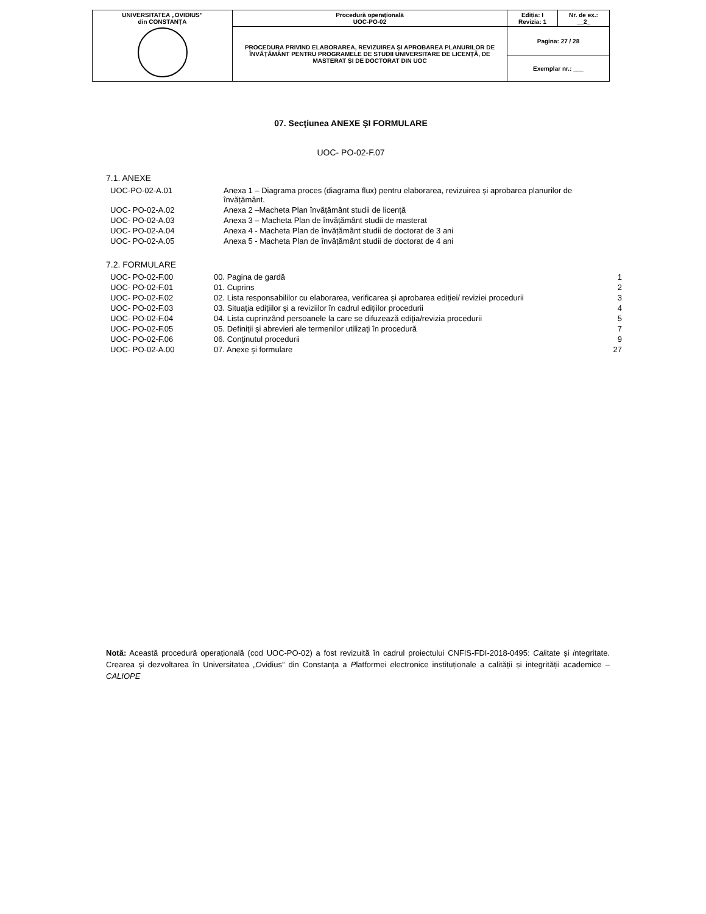| UNIVERSITATEA „OVIDIUS” din CONSTANȚA | Procedură operaţională UOC-PO-02 | Ediția: I Revizia: 1 | Nr. de ex.: __2_ |
| | PROCEDURA PRIVIND ELABORAREA, REVIZUIREA ȘI APROBAREA PLANURILOR DE ÎNVĂŢĂMÂNT PENTRU PROGRAMELE DE STUDII UNIVERSITARE DE LICENȚĂ, DE MASTERAT ȘI DE DOCTORAT DIN UOC | Pagina: 27 / 28 | |
| | | Exemplar nr.: ___ | |
07. Secţiunea ANEXE ŞI FORMULARE
UOC- PO-02-F.07
7.1. ANEXE
| UOC-PO-02-A.01 | Anexa 1 – Diagrama proces (diagrama flux) pentru elaborarea, revizuirea și aprobarea planurilor de învățământ. |
| UOC- PO-02-A.02 | Anexa 2 –Macheta Plan învățământ studii de licență |
| UOC- PO-02-A.03 | Anexa 3 – Macheta Plan de învățământ studii de masterat |
| UOC- PO-02-A.04 | Anexa 4 - Macheta Plan de învățământ studii de doctorat de 3 ani |
| UOC- PO-02-A.05 | Anexa 5 - Macheta Plan de învățământ studii de doctorat de 4 ani |
7.2. FORMULARE
| UOC- PO-02-F.00 | 00. Pagina de gardă | 1 |
| UOC- PO-02-F.01 | 01. Cuprins | 2 |
| UOC- PO-02-F.02 | 02. Lista responsabililor cu elaborarea, verificarea și aprobarea ediției/ reviziei procedurii | 3 |
| UOC- PO-02-F.03 | 03. Situaţia ediţiilor şi a reviziilor în cadrul ediţiilor procedurii | 4 |
| UOC- PO-02-F.04 | 04. Lista cuprinzând persoanele la care se difuzează ediţia/revizia procedurii | 5 |
| UOC- PO-02-F.05 | 05. Definiţii şi abrevieri ale termenilor utilizaţi în procedură | 7 |
| UOC- PO-02-F.06 | 06. Conţinutul procedurii | 9 |
| UOC- PO-02-A.00 | 07. Anexe şi formulare | 27 |
Notă: Această procedură operațională (cod UOC-PO-02) a fost revizuită în cadrul proiectului CNFIS-FDI-2018-0495: Calitate și integritate. Crearea și dezvoltarea în Universitatea „Ovidius” din Constanța a Platformei electronice instituționale a calității și integrității academice – CALIOPE